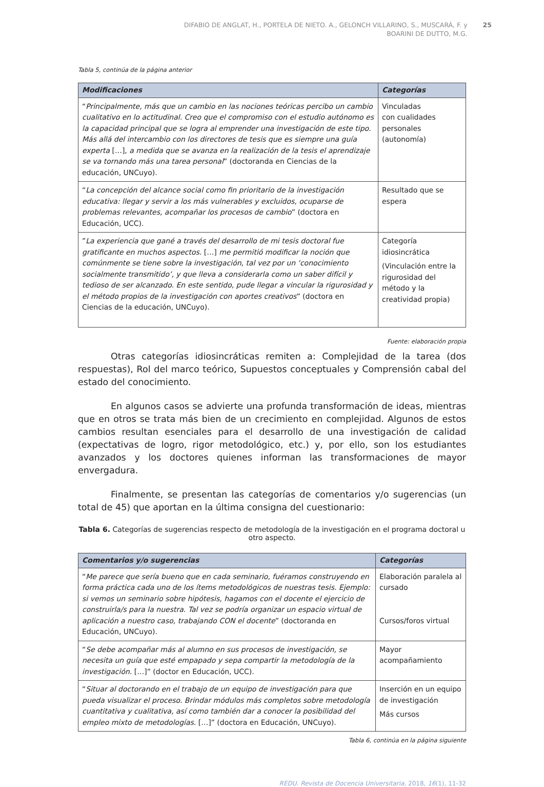DIFABIO DE ANGLAT, H., PORTELA DE NIETO. A., GELONCH VILLARINO, S., MUSCARÁ, F. y
BOARINI DE DUTTO, M.G.
25
Tabla 5, continúa de la página anterior
| Modificaciones | Categorías |
| --- | --- |
| “ Principalmente, más que un cambio en las nociones teóricas percibo un cambio cualitativo en lo actitudinal. Creo que el compromiso con el estudio autónomo es la capacidad principal que se logra al emprender una investigación de este tipo. Más allá del intercambio con los directores de tesis que es siempre una guía experta […], a medida que se avanza en la realización de la tesis el aprendizaje se va tornando más una tarea personal ” (doctoranda en Ciencias de la educación, UNCuyo). | Vinculadas con cualidades personales (autonomía) |
| “ La concepción del alcance social como fin prioritario de la investigación educativa: llegar y servir a los más vulnerables y excluidos, ocuparse de problemas relevantes, acompañar los procesos de cambio ” (doctora en Educación, UCC). | Resultado que se espera |
| ” La experiencia que gané a través del desarrollo de mi tesis doctoral fue gratificante en muchos aspectos. […] me permitió modificar la noción que comúnmente se tiene sobre la investigación, tal vez por un ‘conocimiento socialmente transmitido’, y que lleva a considerarla como un saber difícil y tedioso de ser alcanzado. En este sentido, pude llegar a vincular la rigurosidad y el método propios de la investigación con aportes creativos ” (doctora en Ciencias de la educación, UNCuyo). | Categoría idiosincrática (Vinculación entre la rigurosidad del método y la creatividad propia) |
Fuente: elaboración propia
Otras categorías idiosincráticas remiten a: Complejidad de la tarea (dos respuestas), Rol del marco teórico, Supuestos conceptuales y Comprensión cabal del estado del conocimiento.
En algunos casos se advierte una profunda transformación de ideas, mientras que en otros se trata más bien de un crecimiento en complejidad. Algunos de estos cambios resultan esenciales para el desarrollo de una investigación de calidad (expectativas de logro, rigor metodológico, etc.) y, por ello, son los estudiantes avanzados y los doctores quienes informan las transformaciones de mayor envergadura.
Finalmente, se presentan las categorías de comentarios y/o sugerencias (un total de 45) que aportan en la última consigna del cuestionario:
Tabla 6. Categorías de sugerencias respecto de metodología de la investigación en el programa doctoral u otro aspecto.
| Comentarios y/o sugerencias | Categorías |
| --- | --- |
| “ Me parece que sería bueno que en cada seminario, fuéramos construyendo en forma práctica cada uno de los ítems metodológicos de nuestras tesis. Ejemplo: si vemos un seminario sobre hipótesis, hagamos con el docente el ejercicio de construirla/s para la nuestra. Tal vez se podría organizar un espacio virtual de aplicación a nuestro caso, trabajando CON el docente ” (doctoranda en Educación, UNCuyo). | Elaboración paralela al cursado Cursos/foros virtual |
| “ Se debe acompañar más al alumno en sus procesos de investigación, se necesita un guía que esté empapado y sepa compartir la metodología de la investigación. […]” (doctor en Educación, UCC). | Mayor acompañamiento |
| “ Situar al doctorando en el trabajo de un equipo de investigación para que pueda visualizar el proceso. Brindar módulos más completos sobre metodología cuantitativa y cualitativa, así como también dar a conocer la posibilidad del empleo mixto de metodologías. […]” (doctora en Educación, UNCuyo). | Inserción en un equipo de investigación Más cursos |
Tabla 6, continúa en la página siguiente
REDU. Revista de Docencia Universitaria, 2018, 16(1), 11-32